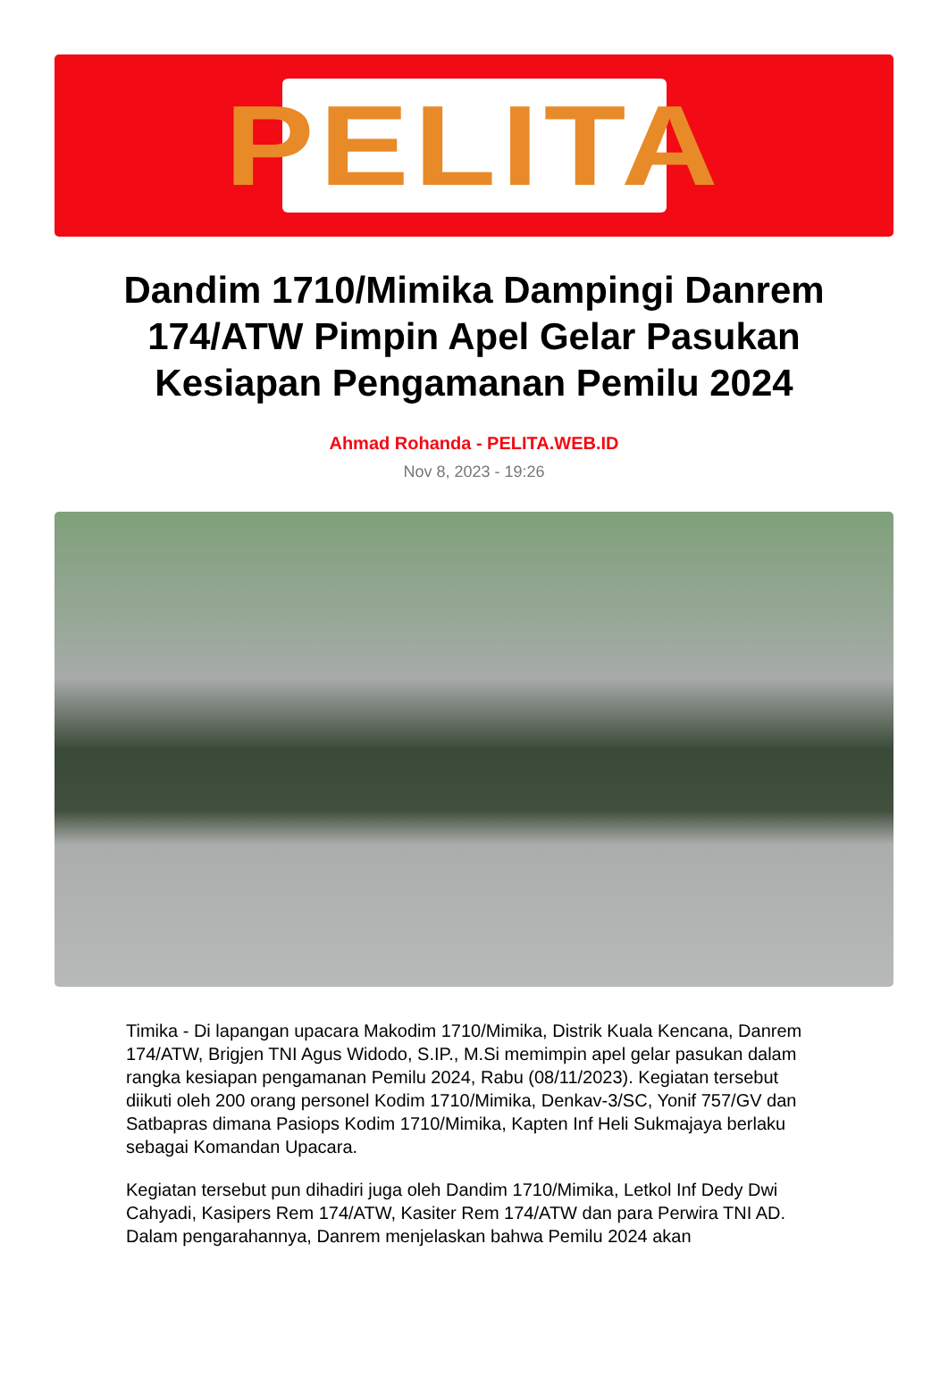PELITA
Dandim 1710/Mimika Dampingi Danrem 174/ATW Pimpin Apel Gelar Pasukan Kesiapan Pengamanan Pemilu 2024
Ahmad Rohanda - PELITA.WEB.ID
Nov 8, 2023 - 19:26
Timika - Di lapangan upacara Makodim 1710/Mimika, Distrik Kuala Kencana, Danrem 174/ATW, Brigjen TNI Agus Widodo, S.IP., M.Si memimpin apel gelar pasukan dalam rangka kesiapan pengamanan Pemilu 2024, Rabu (08/11/2023). Kegiatan tersebut diikuti oleh 200 orang personel Kodim 1710/Mimika, Denkav-3/SC, Yonif 757/GV dan Satbapras dimana Pasiops Kodim 1710/Mimika, Kapten Inf Heli Sukmajaya berlaku sebagai Komandan Upacara.
Kegiatan tersebut pun dihadiri juga oleh Dandim 1710/Mimika, Letkol Inf Dedy Dwi Cahyadi, Kasipers Rem 174/ATW, Kasiter Rem 174/ATW dan para Perwira TNI AD. Dalam pengarahannya, Danrem menjelaskan bahwa Pemilu 2024 akan